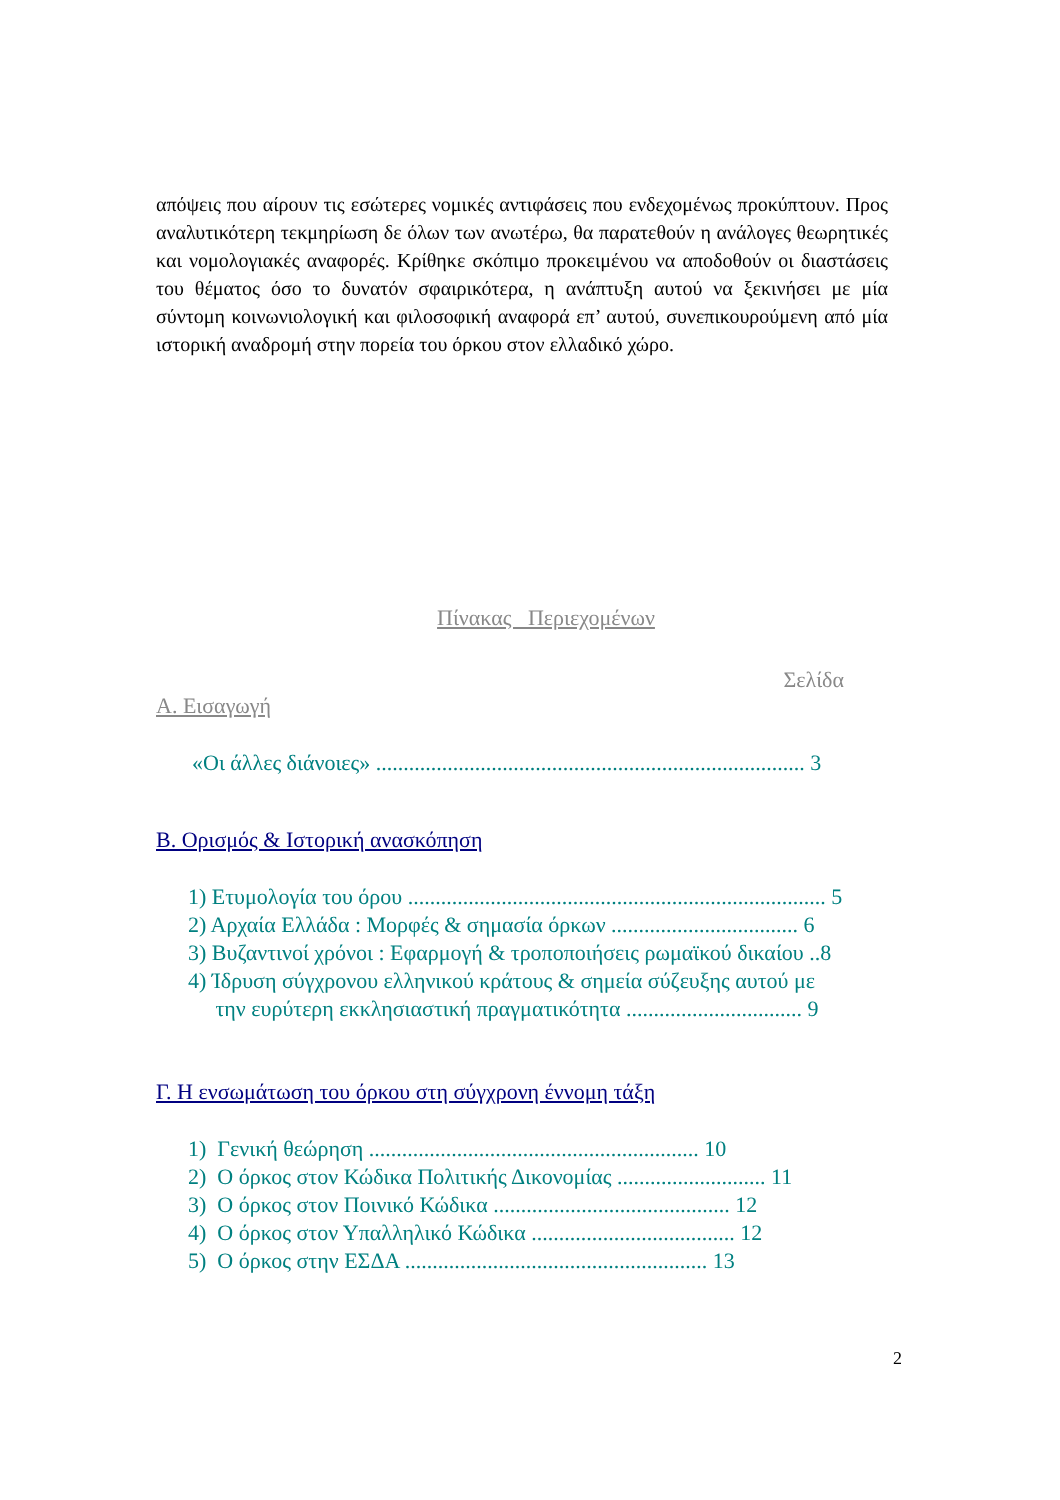απόψεις που αίρουν τις εσώτερες νομικές αντιφάσεις που ενδεχομένως προκύπτουν. Προς αναλυτικότερη τεκμηρίωση δε όλων των ανωτέρω, θα παρατεθούν η ανάλογες θεωρητικές και νομολογιακές αναφορές. Κρίθηκε σκόπιμο προκειμένου να αποδοθούν οι διαστάσεις του θέματος όσο το δυνατόν σφαιρικότερα, η ανάπτυξη αυτού να ξεκινήσει με μία σύντομη κοινωνιολογική και φιλοσοφική αναφορά επ’ αυτού, συνεπικουρούμενη από μία ιστορική αναδρομή στην πορεία του όρκου στον ελλαδικό χώρο.
Πίνακας Περιεχομένων
Σελίδα
Α. Εισαγωγή
«Οι άλλες διάνοιες» .............................................................................. 3
Β. Ορισμός & Ιστορική ανασκόπηση
1) Ετυμολογία του όρου ............................................................................ 5
2) Αρχαία Ελλάδα : Μορφές & σημασία όρκων .................................. 6
3) Βυζαντινοί χρόνοι : Εφαρμογή & τροποποιήσεις ρωμαϊκού δικαίου ..8
4) Ίδρυση σύγχρονου ελληνικού κράτους & σημεία σύζευξης αυτού με
την ευρύτερη εκκλησιαστική πραγματικότητα ................................ 9
Γ. Η ενσωμάτωση του όρκου στη σύγχρονη έννομη τάξη
1) Γενική θεώρηση ............................................................ 10
2) Ο όρκος στον Κώδικα Πολιτικής Δικονομίας ........................... 11
3) Ο όρκος στον Ποινικό Κώδικα ........................................... 12
4) Ο όρκος στον Υπαλληλικό Κώδικα ..................................... 12
5) Ο όρκος στην ΕΣΔΑ ....................................................... 13
2